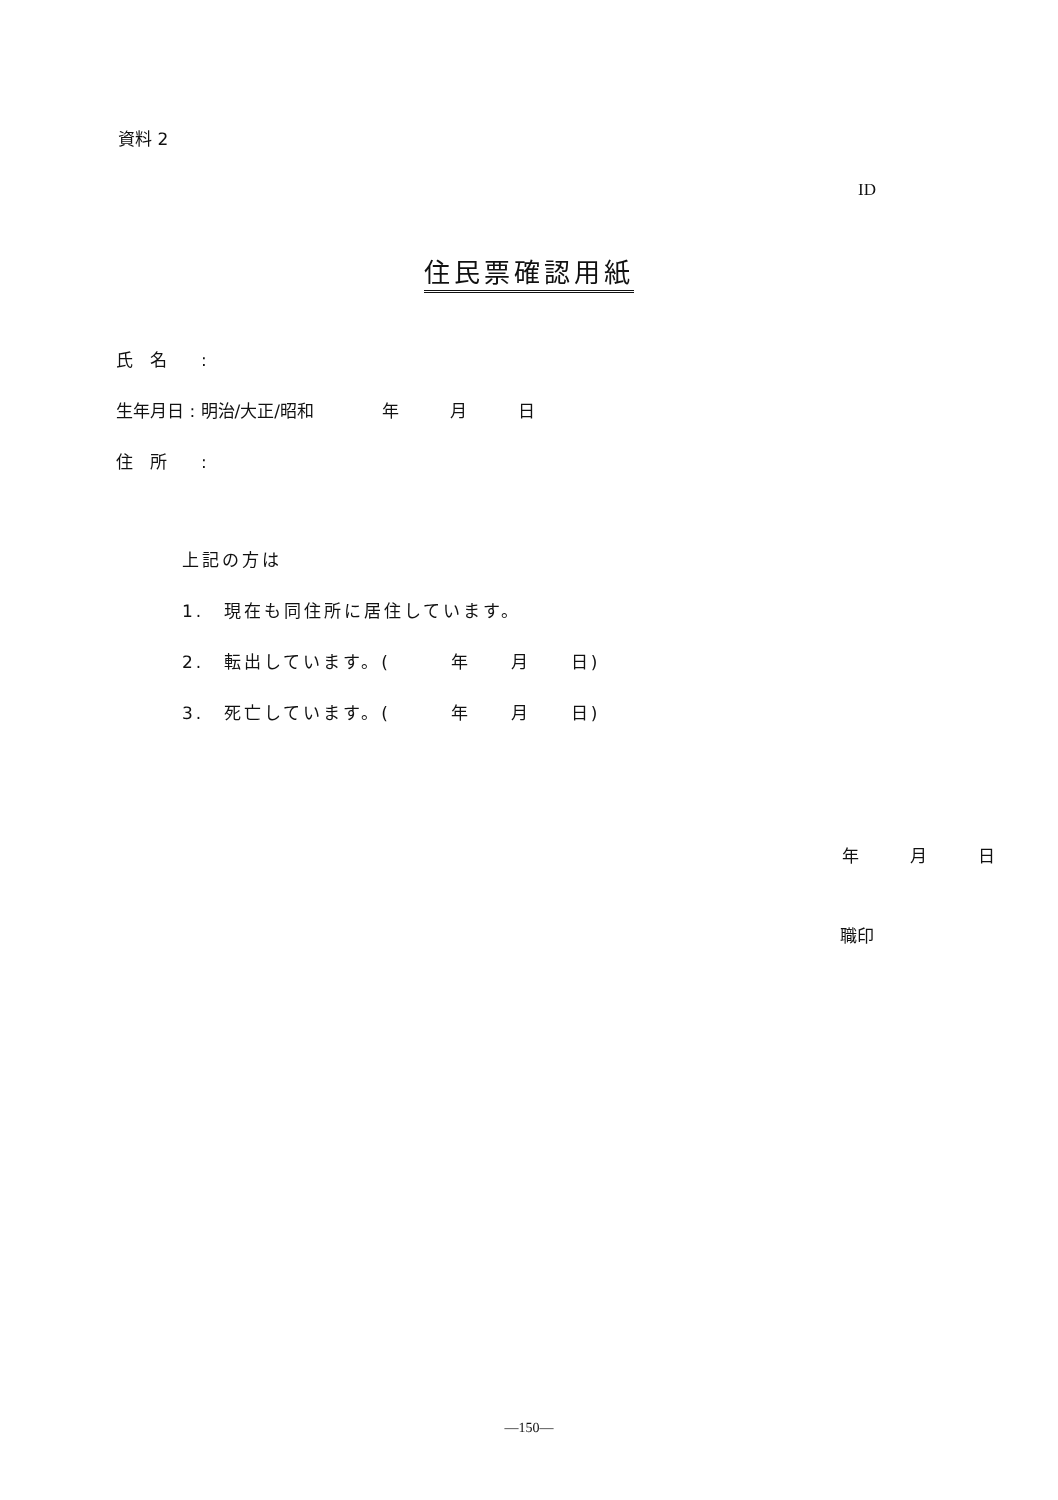資料 2
ID
住民票確認用紙
氏　名　　:
生年月日 : 明治/大正/昭和　　　　年　　　月　　　日
住　所　　:
上記の方は
1.　現在も同住所に居住しています。
2.　転出しています。(　　　年　　月　　日)
3.　死亡しています。(　　　年　　月　　日)
年　　　月　　　日
職印
—150—